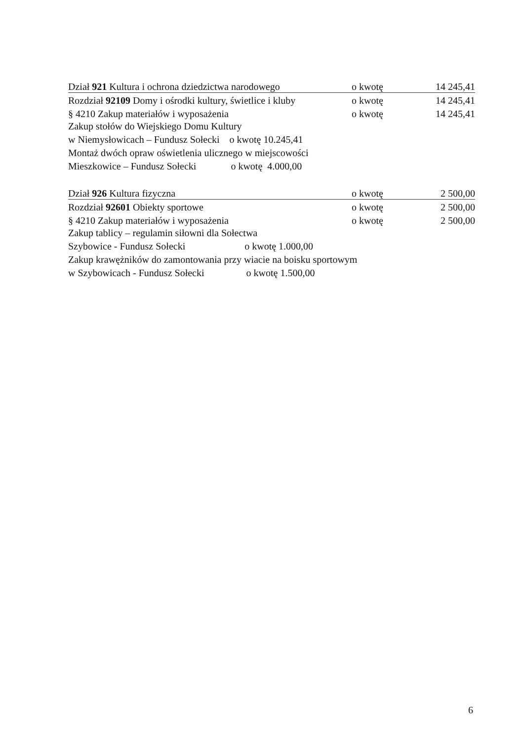| Dział 921 Kultura i ochrona dziedzictwa narodowego | o kwotę | 14 245,41 |
| Rozdział 92109 Domy i ośrodki kultury, świetlice i kluby | o kwotę | 14 245,41 |
| § 4210 Zakup materiałów i wyposażenia | o kwotę | 14 245,41 |
Zakup stołów do Wiejskiego Domu Kultury
w Niemysłowicach – Fundusz Sołecki o kwotę 10.245,41
Montaż dwóch opraw oświetlenia ulicznego w miejscowości
Mieszkowice – Fundusz Sołecki o kwotę 4.000,00
| Dział 926 Kultura fizyczna | o kwotę | 2 500,00 |
| Rozdział 92601 Obiekty sportowe | o kwotę | 2 500,00 |
| § 4210 Zakup materiałów i wyposażenia | o kwotę | 2 500,00 |
Zakup tablicy – regulamin siłowni dla Sołectwa
Szybowice - Fundusz Sołecki o kwotę 1.000,00
Zakup krawężników do zamontowania przy wiacie na boisku sportowym
w Szybowicach - Fundusz Sołecki o kwotę 1.500,00
6